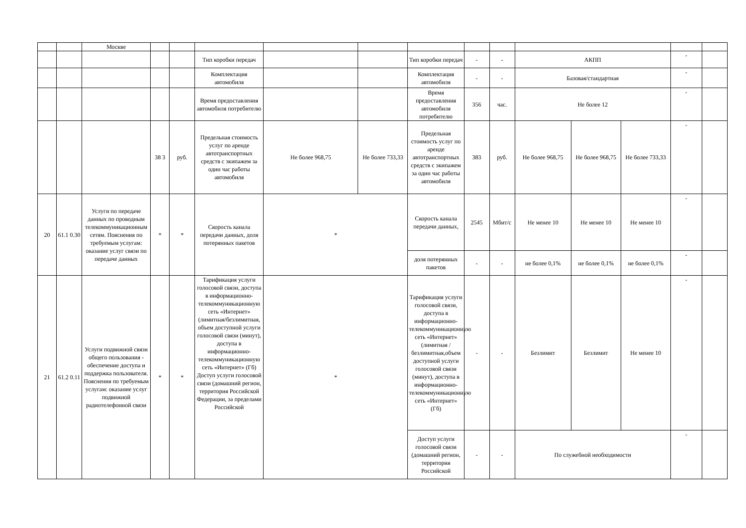| | | Москве | | | | | | | | | | | | | |
| | | | | | Тип коробки передач | | | Тип коробки передач | - | - | АКПП | | | - | |
| | | | | | Комплектация автомобиля | | | Комплектация автомобиля | - | - | Базовая/стандартная | | | - | |
| | | | | | Время предоставления автомобиля потребителю | | | Время предоставления автомобиля потребителю | 356 | час. | Не более 12 | | | - | |
| | | | 38 3 | руб. | Предельная стоимость услуг по аренде автотранспортных средств с экипажем за один час работы автомобиля | Не более 968,75 | Не более 733,33 | Предельная стоимость услуг по аренде автотранспортных средств с экипажем за один час работы автомобиля | 383 | руб. | Не более 968,75 | Не более 968,75 | Не более 733,33 | - | |
| 20 | 61.1 0.30 | Услуги по передаче данных по проводным телекоммуникационным сетям. Пояснения по требуемым услугам: оказание услуг связи по передаче данных | * | * | Скорость канала передачи данных, доля потерянных пакетов | * | | Скорость канала передачи данных, | 2545 | Мбит/с | Не менее 10 | Не менее 10 | Не менее 10 | - | |
| | | | | | | | | доля потерянных пакетов | - | - | не более 0,1% | не более 0,1% | не более 0,1% | - | |
| 21 | 61.2 0.11 | Услуги подвижной связи общего пользования - обеспечение доступа и поддержка пользователя. Пояснения по требуемым услугам: оказание услуг подвижной радиотелефонной связи | * | * | Тарификация услуги голосовой связи, доступа в информационно-телекоммуникационную сеть «Интернет» (лимитная/безлимитная, объем доступной услуги голосовой связи (минут), доступа в информационно-телекоммуникационную сеть «Интернет» (Гб) Доступ услуги голосовой связи (домашний регион, территория Российской Федерации, за пределами Российской | * | | Тарификация услуги голосовой связи, доступа в информационно-телекоммуникационную сеть «Интернет» (лимитная /безлимитная,объем доступной услуги голосовой связи (минут), доступа в информационно-телекоммуникационную сеть «Интернет» (Гб) | - | - | Безлимит | Безлимит | Не менее 10 | - | |
| | | | | | | | | Доступ услуги голосовой связи (домашний регион, территория Российской | - | - | По служебной необходимости | | | - | |